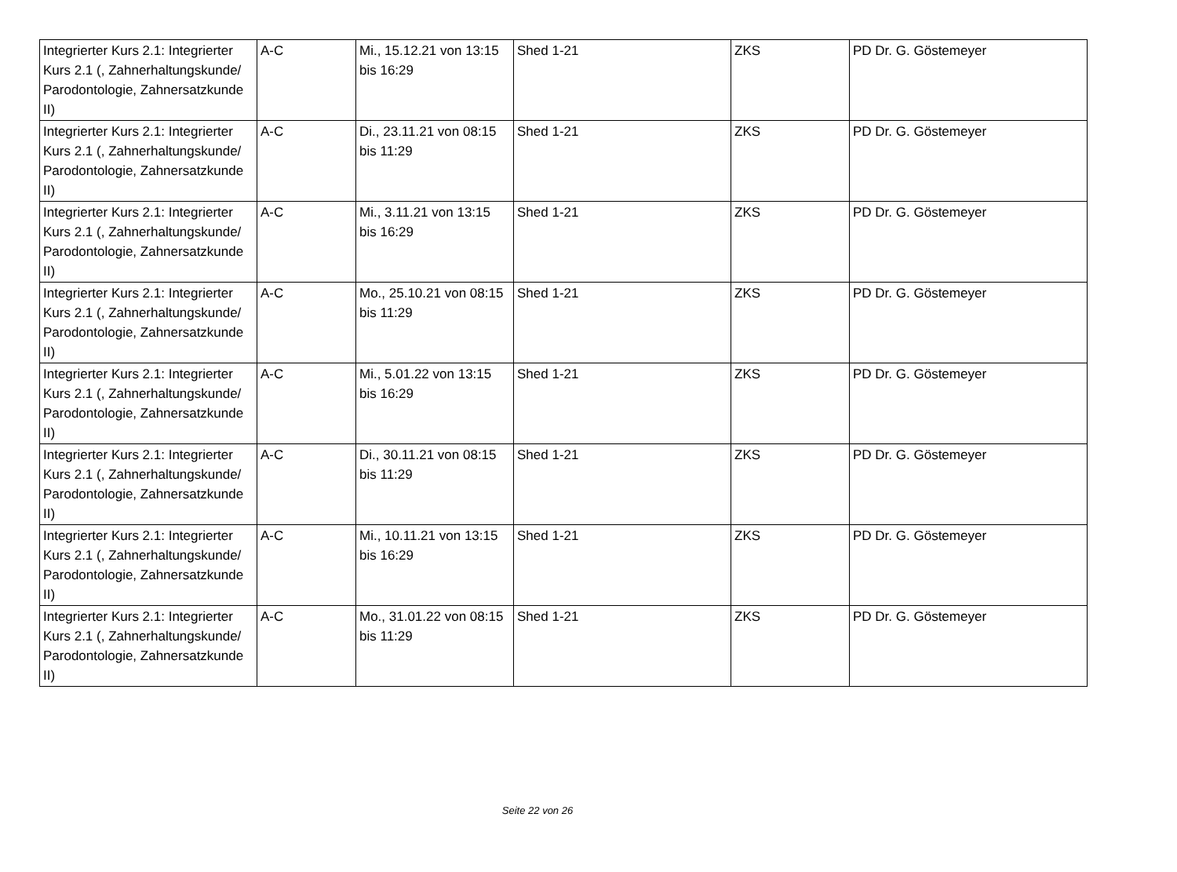| Integrierter Kurs 2.1: Integrierter Kurs 2.1 (, Zahnerhaltungskunde/ Parodontologie, Zahnersatzkunde II) | A-C | Mi., 15.12.21 von 13:15 bis 16:29 | Shed 1-21 | ZKS | PD Dr. G. Göstemeyer |
| Integrierter Kurs 2.1: Integrierter Kurs 2.1 (, Zahnerhaltungskunde/ Parodontologie, Zahnersatzkunde II) | A-C | Di., 23.11.21 von 08:15 bis 11:29 | Shed 1-21 | ZKS | PD Dr. G. Göstemeyer |
| Integrierter Kurs 2.1: Integrierter Kurs 2.1 (, Zahnerhaltungskunde/ Parodontologie, Zahnersatzkunde II) | A-C | Mi., 3.11.21 von 13:15 bis 16:29 | Shed 1-21 | ZKS | PD Dr. G. Göstemeyer |
| Integrierter Kurs 2.1: Integrierter Kurs 2.1 (, Zahnerhaltungskunde/ Parodontologie, Zahnersatzkunde II) | A-C | Mo., 25.10.21 von 08:15 bis 11:29 | Shed 1-21 | ZKS | PD Dr. G. Göstemeyer |
| Integrierter Kurs 2.1: Integrierter Kurs 2.1 (, Zahnerhaltungskunde/ Parodontologie, Zahnersatzkunde II) | A-C | Mi., 5.01.22 von 13:15 bis 16:29 | Shed 1-21 | ZKS | PD Dr. G. Göstemeyer |
| Integrierter Kurs 2.1: Integrierter Kurs 2.1 (, Zahnerhaltungskunde/ Parodontologie, Zahnersatzkunde II) | A-C | Di., 30.11.21 von 08:15 bis 11:29 | Shed 1-21 | ZKS | PD Dr. G. Göstemeyer |
| Integrierter Kurs 2.1: Integrierter Kurs 2.1 (, Zahnerhaltungskunde/ Parodontologie, Zahnersatzkunde II) | A-C | Mi., 10.11.21 von 13:15 bis 16:29 | Shed 1-21 | ZKS | PD Dr. G. Göstemeyer |
| Integrierter Kurs 2.1: Integrierter Kurs 2.1 (, Zahnerhaltungskunde/ Parodontologie, Zahnersatzkunde II) | A-C | Mo., 31.01.22 von 08:15 bis 11:29 | Shed 1-21 | ZKS | PD Dr. G. Göstemeyer |
Seite 22 von 26